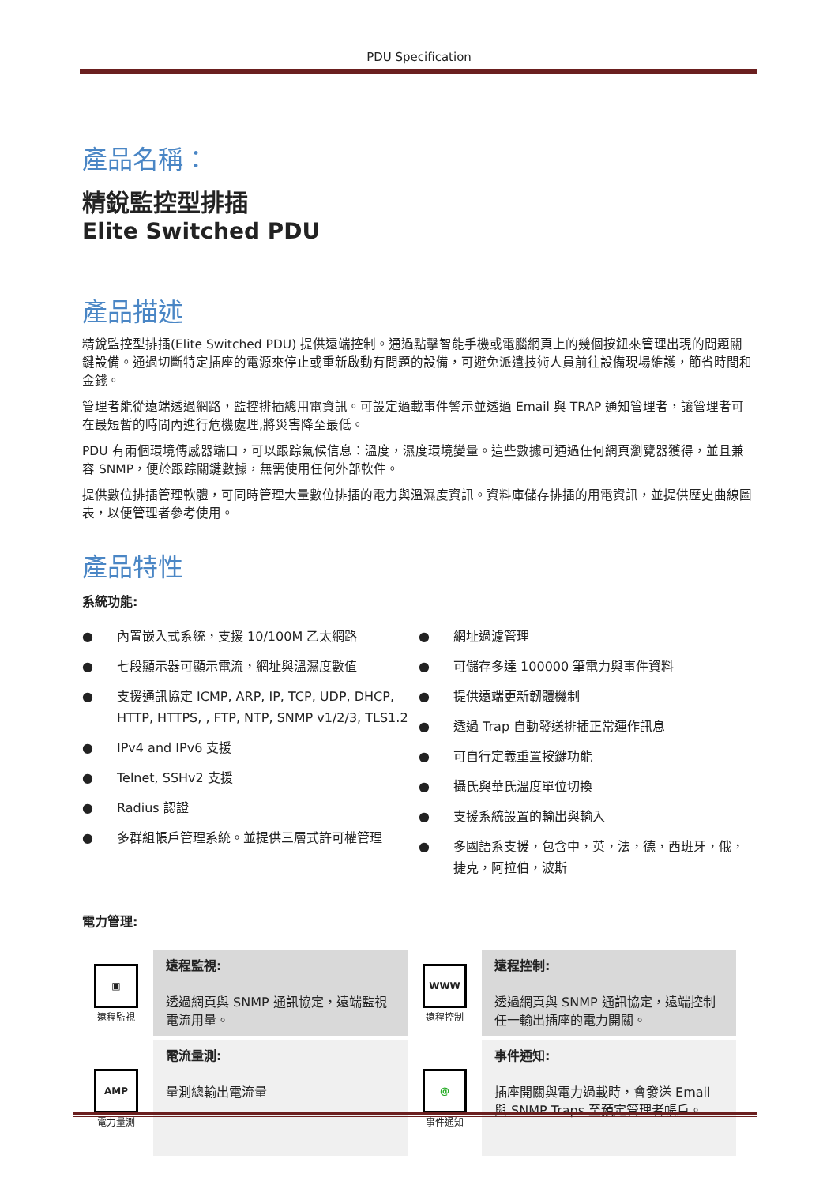PDU Specification
產品名稱：
精銳監控型排插
Elite Switched PDU
產品描述
精銳監控型排插(Elite Switched PDU) 提供遠端控制。通過點擊智能手機或電腦網頁上的幾個按鈕來管理出現的問題關鍵設備。通過切斷特定插座的電源來停止或重新啟動有問題的設備，可避免派遣技術人員前往設備現場維護，節省時間和金錢。
管理者能從遠端透過網路，監控排插總用電資訊。可設定過載事件警示並透過 Email 與 TRAP 通知管理者，讓管理者可在最短暫的時間內進行危機處理,將災害降至最低。
PDU 有兩個環境傳感器端口，可以跟踪氣候信息：溫度，濕度環境變量。這些數據可通過任何網頁瀏覽器獲得，並且兼容 SNMP，便於跟踪關鍵數據，無需使用任何外部軟件。
提供數位排插管理軟體，可同時管理大量數位排插的電力與溫濕度資訊。資料庫儲存排插的用電資訊，並提供歷史曲線圖表，以便管理者參考使用。
產品特性
系統功能:
● 內置嵌入式系統，支援 10/100M 乙太網路
● 七段顯示器可顯示電流，網址與溫濕度數值
● 支援通訊協定 ICMP, ARP, IP, TCP, UDP, DHCP, HTTP, HTTPS, , FTP, NTP, SNMP v1/2/3, TLS1.2
● IPv4 and IPv6 支援
● Telnet, SSHv2 支援
● Radius 認證
● 多群組帳戶管理系統。並提供三層式許可權管理
● 網址過濾管理
● 可儲存多達 100000 筆電力與事件資料
● 提供遠端更新韌體機制
● 透過 Trap 自動發送排插正常運作訊息
● 可自行定義重置按鍵功能
● 攝氏與華氏溫度單位切換
● 支援系統設置的輸出與輸入
● 多國語系支援，包含中，英，法，德，西班牙，俄，捷克，阿拉伯，波斯
電力管理:
| ▣ 遠程監視 | 遠程監視: 透過網頁與 SNMP 通訊協定，遠端監視電流用量。 | WWW 遠程控制 | 遠程控制: 透過網頁與 SNMP 通訊協定，遠端控制任一輸出插座的電力開關。 |
| AMP 電力量測 | 電流量測: 量測總輸出電流量 | @ 事件通知 | 事件通知: 插座開關與電力過載時，會發送 Email 與 SNMP Traps 至預定管理者帳戶。 |